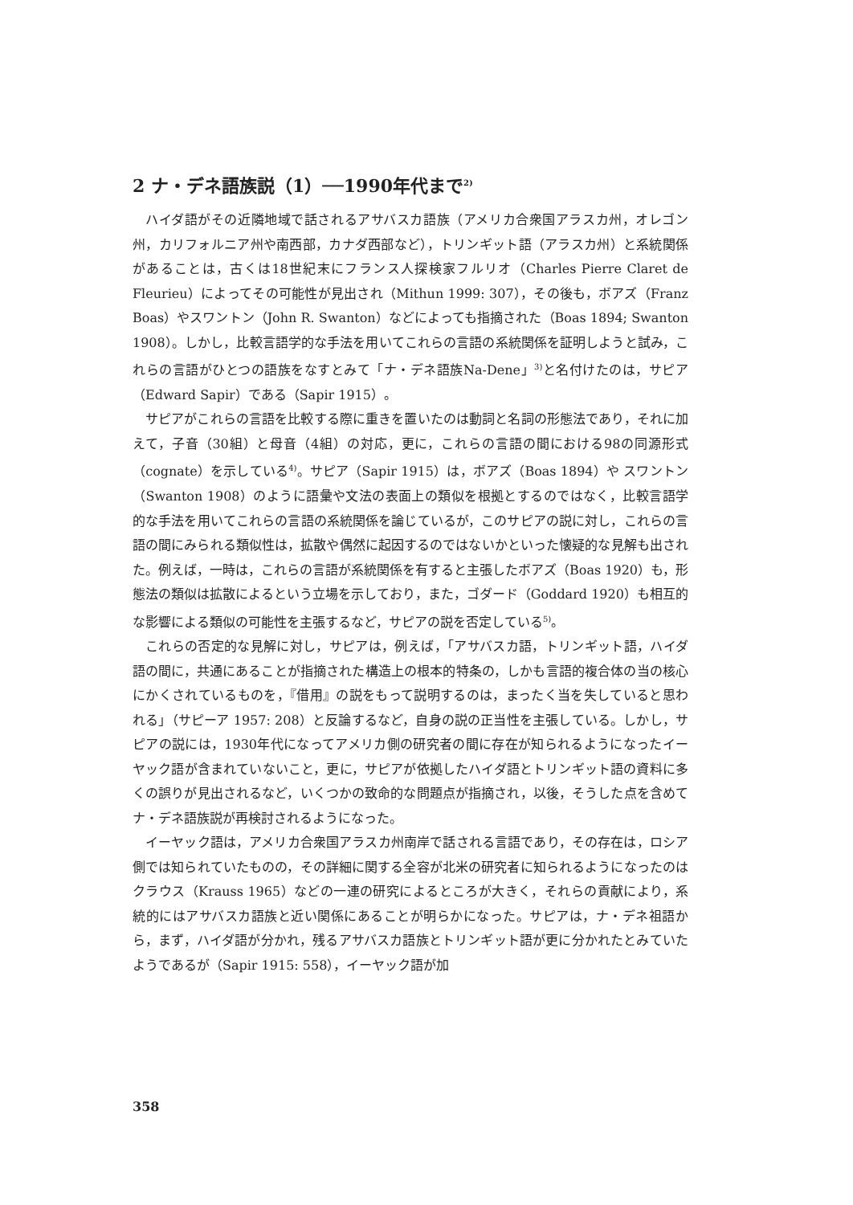2 ナ・デネ語族説（1）──1990年代まで<sup>2)</sup>
ハイダ語がその近隣地域で話されるアサバスカ語族（アメリカ合衆国アラスカ州，オレゴン州，カリフォルニア州や南西部，カナダ西部など），トリンギット語（アラスカ州）と系統関係があることは，古くは18世紀末にフランス人探検家フルリオ（Charles Pierre Claret de Fleurieu）によってその可能性が見出され（Mithun 1999: 307），その後も，ボアズ（Franz Boas）やスワントン（John R. Swanton）などによっても指摘された（Boas 1894; Swanton 1908）。しかし，比較言語学的な手法を用いてこれらの言語の系統関係を証明しようと試み，これらの言語がひとつの語族をなすとみて「ナ・デネ語族Na-Dene」<sup>3)</sup>と名付けたのは，サピア（Edward Sapir）である（Sapir 1915）。
サピアがこれらの言語を比較する際に重きを置いたのは動詞と名詞の形態法であり，それに加えて，子音（30組）と母音（4組）の対応，更に，これらの言語の間における98の同源形式（cognate）を示している<sup>4)</sup>。サピア（Sapir 1915）は，ボアズ（Boas 1894）や スワントン（Swanton 1908）のように語彙や文法の表面上の類似を根拠とするのではなく，比較言語学的な手法を用いてこれらの言語の系統関係を論じているが，このサピアの説に対し，これらの言語の間にみられる類似性は，拡散や偶然に起因するのではないかといった懐疑的な見解も出された。例えば，一時は，これらの言語が系統関係を有すると主張したボアズ（Boas 1920）も，形態法の類似は拡散によるという立場を示しており，また，ゴダード（Goddard 1920）も相互的な影響による類似の可能性を主張するなど，サピアの説を否定している<sup>5)</sup>。
これらの否定的な見解に対し，サピアは，例えば，「アサバスカ語，トリンギット語，ハイダ語の間に，共通にあることが指摘された構造上の根本的特条の，しかも言語的複合体の当の核心にかくされているものを，『借用』の説をもって説明するのは，まったく当を失していると思われる」（サピーア 1957: 208）と反論するなど，自身の説の正当性を主張している。しかし，サピアの説には，1930年代になってアメリカ側の研究者の間に存在が知られるようになったイーヤック語が含まれていないこと，更に，サピアが依拠したハイダ語とトリンギット語の資料に多くの誤りが見出されるなど，いくつかの致命的な問題点が指摘され，以後，そうした点を含めてナ・デネ語族説が再検討されるようになった。
イーヤック語は，アメリカ合衆国アラスカ州南岸で話される言語であり，その存在は，ロシア側では知られていたものの，その詳細に関する全容が北米の研究者に知られるようになったのはクラウス（Krauss 1965）などの一連の研究によるところが大きく，それらの貢献により，系統的にはアサバスカ語族と近い関係にあることが明らかになった。サピアは，ナ・デネ祖語から，まず，ハイダ語が分かれ，残るアサバスカ語族とトリンギット語が更に分かれたとみていたようであるが（Sapir 1915: 558），イーヤック語が加
358